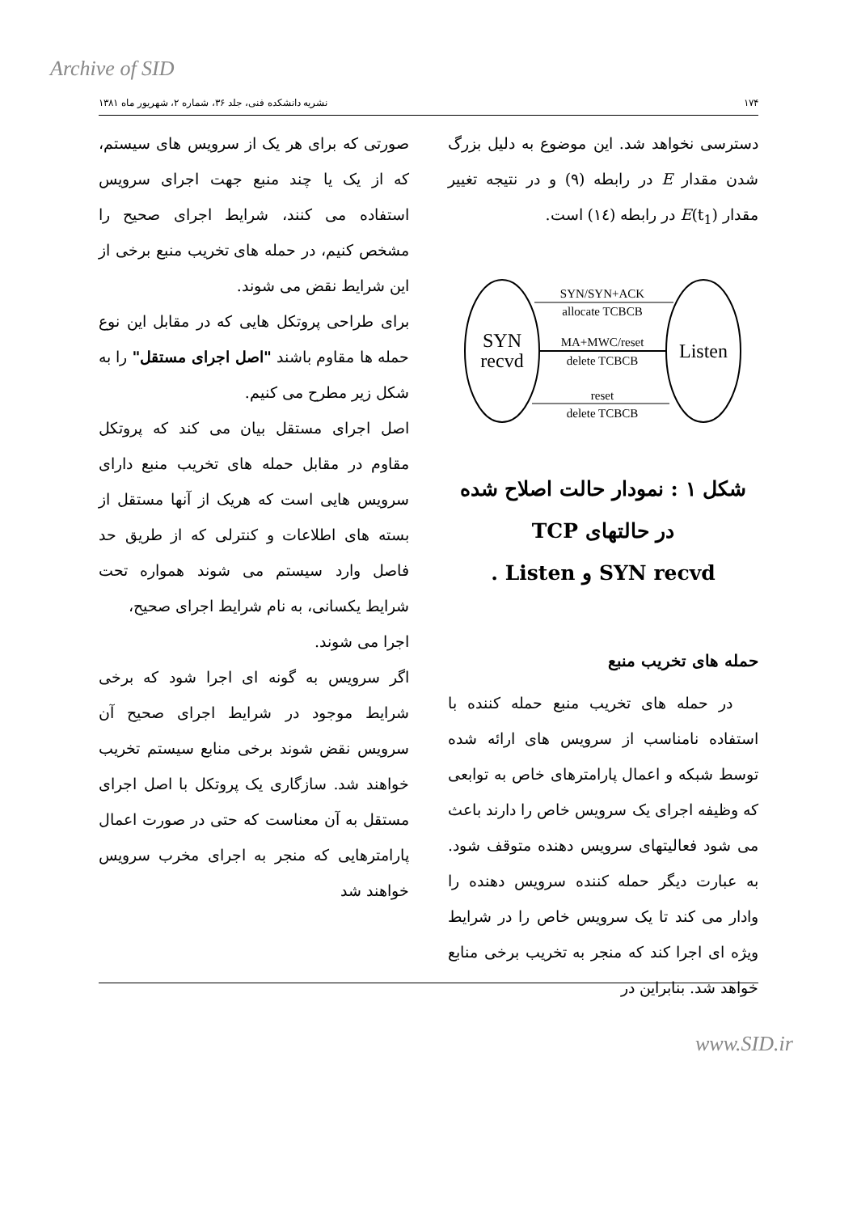Archive of SID
۱۷۴ نشریه دانشکده فنی، جلد ۳۶، شماره ۲، شهریور ماه ۱۳۸۱
دسترسی نخواهد شد. این موضوع به دلیل بزرگ شدن مقدار E در رابطه (۹) و در نتیجه تغییر مقدار E(t<sub>1</sub>) در رابطه (۱٤) است.
SYN
recvd
Listen
SYN/SYN+ACK
allocate TCBCB
MA+MWC/reset
delete TCBCB
reset
delete TCBCB
شکل ۱ : نمودار حالت اصلاح شده
در حالتهای TCP
SYN recvd و Listen .
حمله های تخریب منبع
در حمله های تخریب منبع حمله کننده با استفاده نامناسب از سرویس های ارائه شده توسط شبکه و اعمال پارامترهای خاص به توابعی که وظیفه اجرای یک سرویس خاص را دارند باعث می شود فعالیتهای سرویس دهنده متوقف شود. به عبارت دیگر حمله کننده سرویس دهنده را وادار می کند تا یک سرویس خاص را در شرایط ویژه ای اجرا کند که منجر به تخریب برخی منابع خواهد شد. بنابراین در
صورتی که برای هر یک از سرویس های سیستم، که از یک یا چند منبع جهت اجرای سرویس استفاده می کنند، شرایط اجرای صحیح را مشخص کنیم، در حمله های تخریب منبع برخی از این شرایط نقض می شوند.
برای طراحی پروتکل هایی که در مقابل این نوع حمله ها مقاوم باشند "اصل اجرای مستقل" را به شکل زیر مطرح می کنیم.
اصل اجرای مستقل بیان می کند که پروتکل مقاوم در مقابل حمله های تخریب منبع دارای سرویس هایی است که هریک از آنها مستقل از بسته های اطلاعات و کنترلی که از طریق حد فاصل وارد سیستم می شوند همواره تحت شرایط یکسانی، به نام شرایط اجرای صحیح،
اجرا می شوند.
اگر سرویس به گونه ای اجرا شود که برخی شرایط موجود در شرایط اجرای صحیح آن سرویس نقض شوند برخی منابع سیستم تخریب خواهند شد. سازگاری یک پروتکل با اصل اجرای مستقل به آن معناست که حتی در صورت اعمال پارامترهایی که منجر به اجرای مخرب سرویس خواهند شد
www.SID.ir